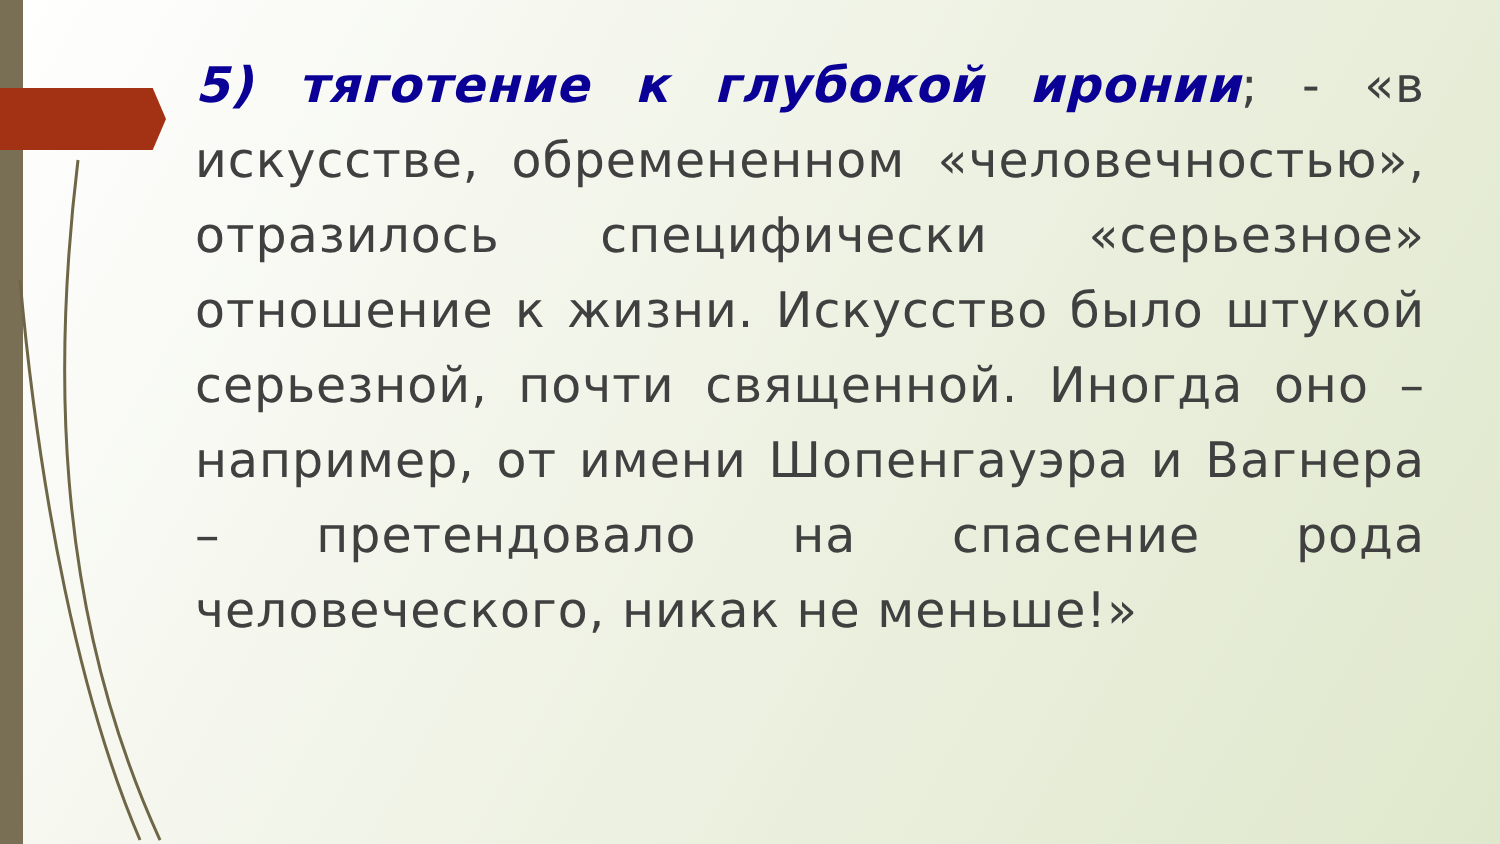5) тяготение к глубокой иронии; - «в искусстве, обремененном «человечностью», отразилось специфически «серьезное» отношение к жизни. Искусство было штукой серьезной, почти священной. Иногда оно – например, от имени Шопенгауэра и Вагнера – претендовало на спасение рода человеческого, никак не меньше!»